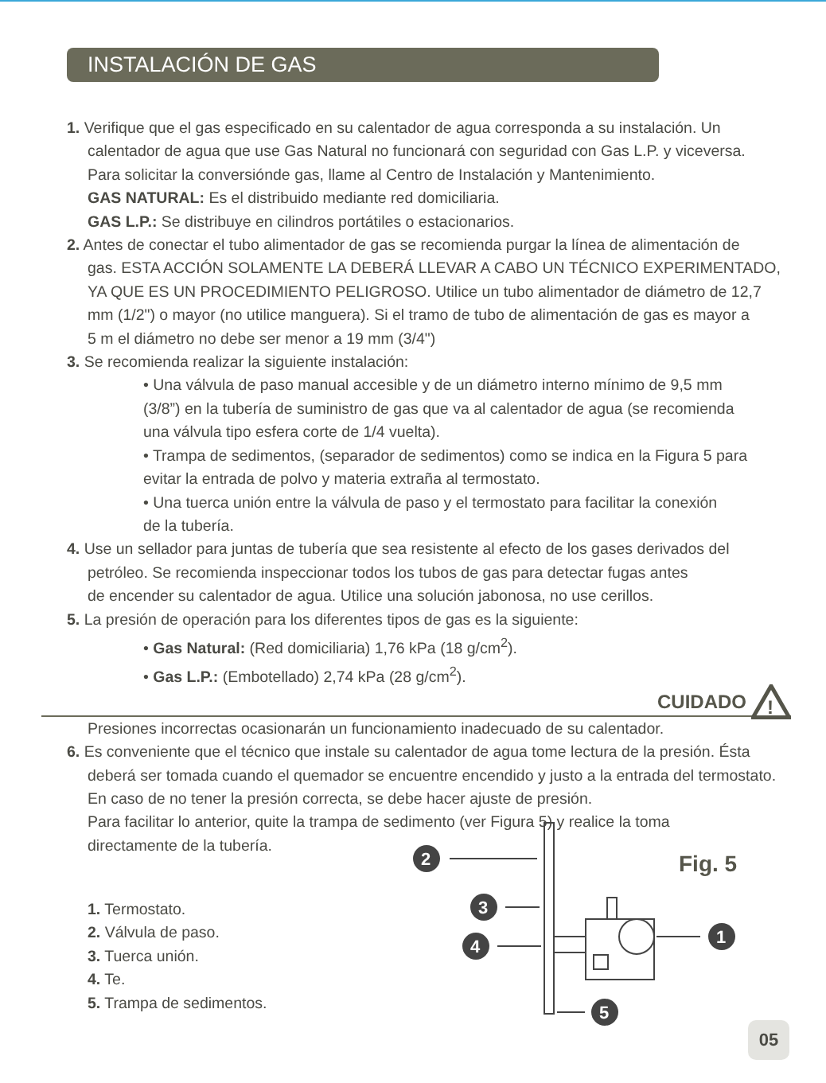INSTALACIÓN DE GAS
1. Verifique que el gas especificado en su calentador de agua corresponda a su instalación. Un
calentador de agua que use Gas Natural no funcionará con seguridad con Gas L.P. y viceversa.
Para solicitar la conversiónde gas, llame al Centro de Instalación y Mantenimiento.
GAS NATURAL: Es el distribuido mediante red domiciliaria.
GAS L.P.: Se distribuye en cilindros portátiles o estacionarios.
2. Antes de conectar el tubo alimentador de gas se recomienda purgar la línea de alimentación de
gas. ESTA ACCIÓN SOLAMENTE LA DEBERÁ LLEVAR A CABO UN TÉCNICO EXPERIMENTADO,
YA QUE ES UN PROCEDIMIENTO PELIGROSO. Utilice un tubo alimentador de diámetro de 12,7
mm (1/2") o mayor (no utilice manguera). Si el tramo de tubo de alimentación de gas es mayor a
5 m el diámetro no debe ser menor a 19 mm (3/4")
3. Se recomienda realizar la siguiente instalación:
• Una válvula de paso manual accesible y de un diámetro interno mínimo de 9,5 mm
(3/8”) en la tubería de suministro de gas que va al calentador de agua (se recomienda
una válvula tipo esfera corte de 1/4 vuelta).
• Trampa de sedimentos, (separador de sedimentos) como se indica en la Figura 5 para
evitar la entrada de polvo y materia extraña al termostato.
• Una tuerca unión entre la válvula de paso y el termostato para facilitar la conexión
de la tubería.
4. Use un sellador para juntas de tubería que sea resistente al efecto de los gases derivados del
petróleo. Se recomienda inspeccionar todos los tubos de gas para detectar fugas antes
de encender su calentador de agua. Utilice una solución jabonosa, no use cerillos.
5. La presión de operación para los diferentes tipos de gas es la siguiente:
• Gas Natural: (Red domiciliaria) 1,76 kPa (18 g/cm<sup>2</sup>).
• Gas L.P.: (Embotellado) 2,74 kPa (28 g/cm<sup>2</sup>).
CUIDADO
!
Presiones incorrectas ocasionarán un funcionamiento inadecuado de su calentador.
6. Es conveniente que el técnico que instale su calentador de agua tome lectura de la presión. Ésta
deberá ser tomada cuando el quemador se encuentre encendido y justo a la entrada del termostato.
En caso de no tener la presión correcta, se debe hacer ajuste de presión.
Para facilitar lo anterior, quite la trampa de sedimento (ver Figura 5) y realice la toma
directamente de la tubería.
1. Termostato.
2. Válvula de paso.
3. Tuerca unión.
4. Te.
5. Trampa de sedimentos.
Fig. 5
2
3
4
1
5
05